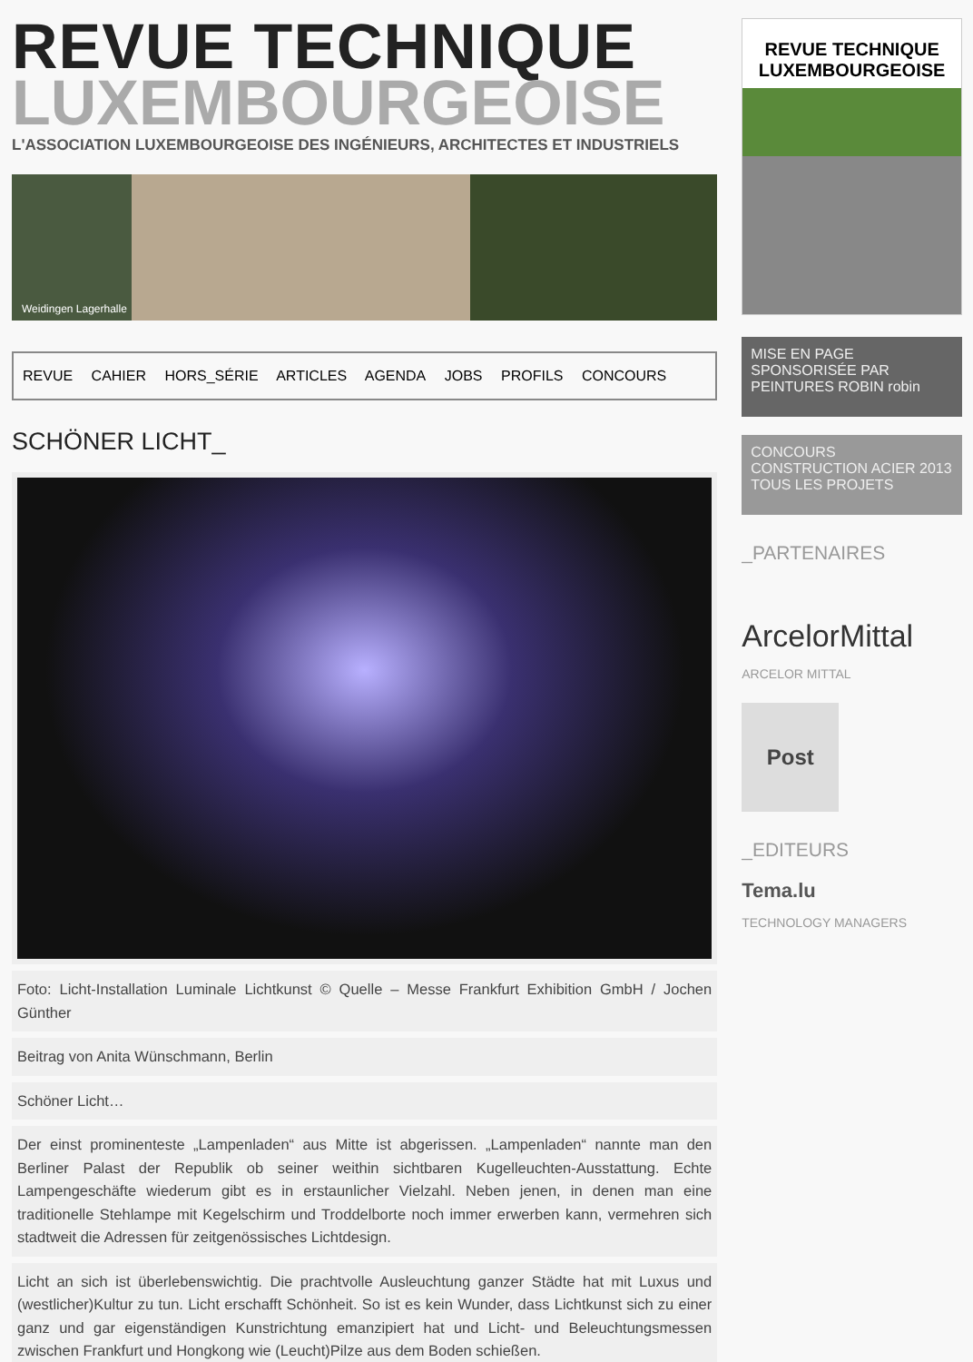REVUE TECHNIQUE
LUXEMBOURGEOISE
L'ASSOCIATION LUXEMBOURGEOISE DES INGÉNIEURS, ARCHITECTES ET INDUSTRIELS
Weidingen Lagerhalle
REVUE CAHIER HORS_SÉRIE ARTICLES AGENDA JOBS PROFILS CONCOURS
SCHÖNER LICHT_
Foto: Licht-Installation Luminale Lichtkunst © Quelle – Messe Frankfurt Exhibition GmbH / Jochen Günther
Beitrag von Anita Wünschmann, Berlin
Schöner Licht…
Der einst prominenteste „Lampenladen“ aus Mitte ist abgerissen. „Lampenladen“ nannte man den Berliner Palast der Republik ob seiner weithin sichtbaren Kugelleuchten-Ausstattung. Echte Lampengeschäfte wiederum gibt es in erstaunlicher Vielzahl. Neben jenen, in denen man eine traditionelle Stehlampe mit Kegelschirm und Troddelborte noch immer erwerben kann, vermehren sich stadtweit die Adressen für zeitgenössisches Lichtdesign.
Licht an sich ist überlebenswichtig. Die prachtvolle Ausleuchtung ganzer Städte hat mit Luxus und (westlicher)Kultur zu tun. Licht erschafft Schönheit. So ist es kein Wunder, dass Lichtkunst sich zu einer ganz und gar eigenständigen Kunstrichtung emanzipiert hat und Licht- und Beleuchtungsmessen zwischen Frankfurt und Hongkong wie (Leucht)Pilze aus dem Boden schießen.
REVUE TECHNIQUE
LUXEMBOURGEOISE
MISE EN PAGE
SPONSORISÉE PAR
PEINTURES ROBIN robin
CONCOURS
CONSTRUCTION ACIER 2013
TOUS LES PROJETS
_PARTENAIRES
ArcelorMittal
ARCELOR MITTAL
Post
_EDITEURS
Tema.lu
TECHNOLOGY MANAGERS